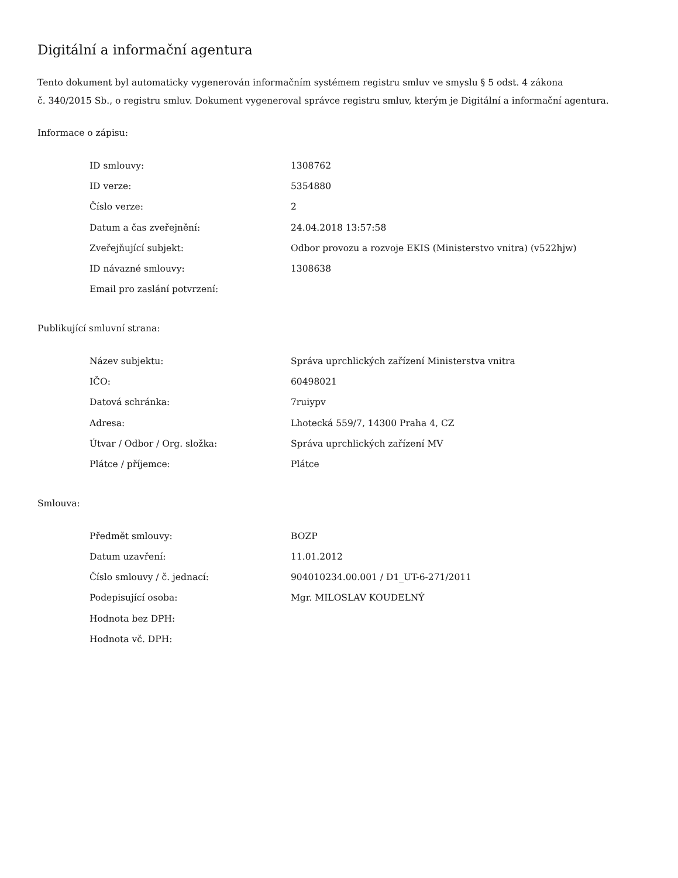Digitální a informační agentura
Tento dokument byl automaticky vygenerován informačním systémem registru smluv ve smyslu § 5 odst. 4 zákona
č. 340/2015 Sb., o registru smluv. Dokument vygeneroval správce registru smluv, kterým je Digitální a informační agentura.
Informace o zápisu:
| ID smlouvy: | 1308762 |
| ID verze: | 5354880 |
| Číslo verze: | 2 |
| Datum a čas zveřejnění: | 24.04.2018 13:57:58 |
| Zveřejňující subjekt: | Odbor provozu a rozvoje EKIS (Ministerstvo vnitra) (v522hjw) |
| ID návazné smlouvy: | 1308638 |
| Email pro zaslání potvrzení: | |
Publikující smluvní strana:
| Název subjektu: | Správa uprchlických zařízení Ministerstva vnitra |
| IČO: | 60498021 |
| Datová schránka: | 7ruiypv |
| Adresa: | Lhotecká 559/7, 14300 Praha 4, CZ |
| Útvar / Odbor / Org. složka: | Správa uprchlických zařízení MV |
| Plátce / příjemce: | Plátce |
Smlouva:
| Předmět smlouvy: | BOZP |
| Datum uzavření: | 11.01.2012 |
| Číslo smlouvy / č. jednací: | 904010234.00.001 / D1_UT-6-271/2011 |
| Podepisující osoba: | Mgr. MILOSLAV KOUDELNÝ |
| Hodnota bez DPH: | |
| Hodnota vč. DPH: | |